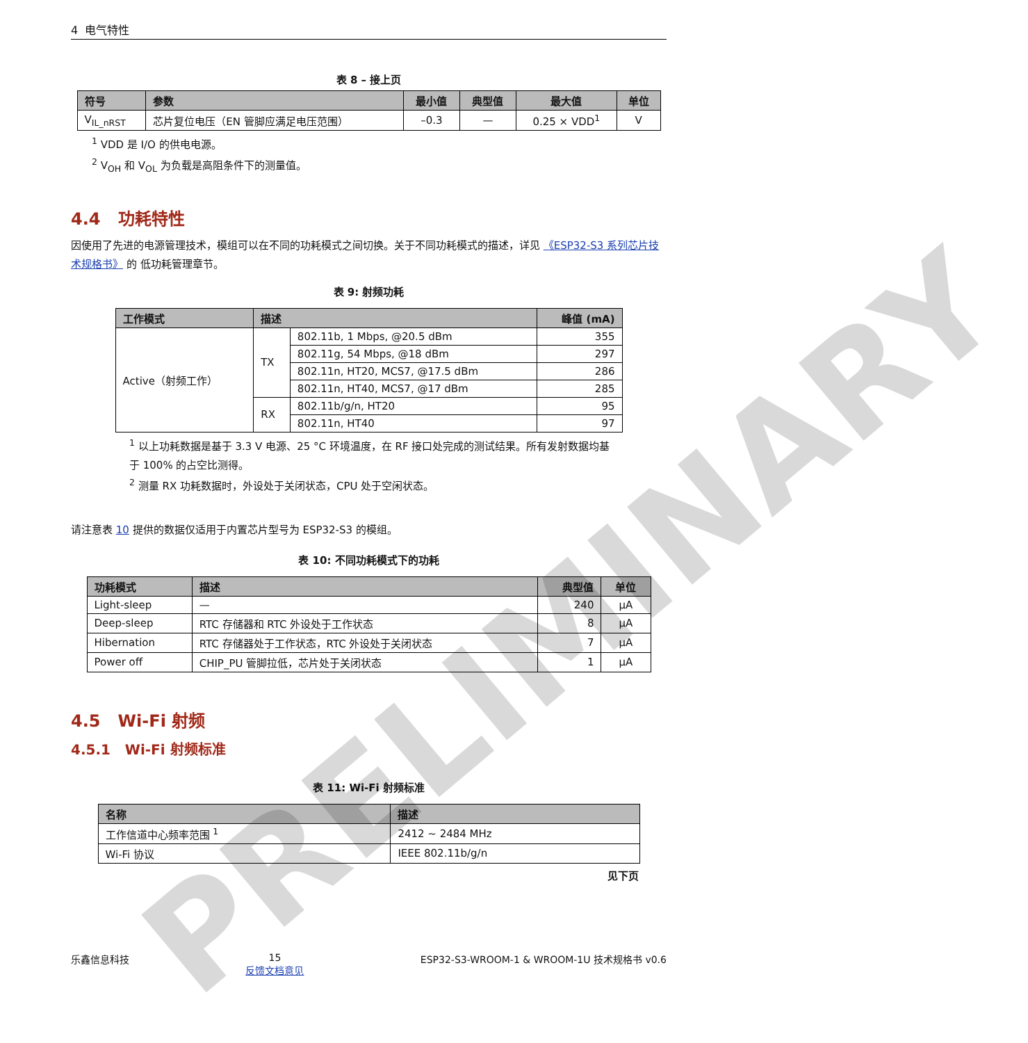4 电气特性
表 8 – 接上页
| 符号 | 参数 | 最小值 | 典型值 | 最大值 | 单位 |
| --- | --- | --- | --- | --- | --- |
| V<sub>IL_nRST</sub> | 芯片复位电压（EN 管脚应满足电压范围） | –0.3 | — | 0.25 × VDD<sup>1</sup> | V |
<sup>1</sup> VDD 是 I/O 的供电电源。
<sup>2</sup> V<sub>OH</sub> 和 V<sub>OL</sub> 为负载是高阻条件下的测量值。
4.4 功耗特性
因使用了先进的电源管理技术，模组可以在不同的功耗模式之间切换。关于不同功耗模式的描述，详见 《ESP32-S3 系列芯片技术规格书》 的 低功耗管理章节。
表 9: 射频功耗
| 工作模式 | 描述 | | 峰值 (mA) |
| --- | --- | --- | --- |
| Active（射频工作） | TX | 802.11b, 1 Mbps, @20.5 dBm | 355 |
| | | 802.11g, 54 Mbps, @18 dBm | 297 |
| | | 802.11n, HT20, MCS7, @17.5 dBm | 286 |
| | | 802.11n, HT40, MCS7, @17 dBm | 285 |
| | RX | 802.11b/g/n, HT20 | 95 |
| | | 802.11n, HT40 | 97 |
<sup>1</sup> 以上功耗数据是基于 3.3 V 电源、25 °C 环境温度，在 RF 接口处完成的测试结果。所有发射数据均基于 100% 的占空比测得。
<sup>2</sup> 测量 RX 功耗数据时，外设处于关闭状态，CPU 处于空闲状态。
请注意表 10 提供的数据仅适用于内置芯片型号为 ESP32-S3 的模组。
表 10: 不同功耗模式下的功耗
| 功耗模式 | 描述 | 典型值 | 单位 |
| --- | --- | --- | --- |
| Light-sleep | — | 240 | μA |
| Deep-sleep | RTC 存储器和 RTC 外设处于工作状态 | 8 | μA |
| Hibernation | RTC 存储器处于工作状态，RTC 外设处于关闭状态 | 7 | μA |
| Power off | CHIP_PU 管脚拉低，芯片处于关闭状态 | 1 | μA |
4.5 Wi-Fi 射频
4.5.1 Wi-Fi 射频标准
表 11: Wi-Fi 射频标准
| 名称 | 描述 |
| --- | --- |
| 工作信道中心频率范围 <sup>1</sup> | 2412 ~ 2484 MHz |
| Wi-Fi 协议 | IEEE 802.11b/g/n |
见下页
乐鑫信息科技 15
反馈文档意见 ESP32-S3-WROOM-1 & WROOM-1U 技术规格书 v0.6
PRELIMINARY